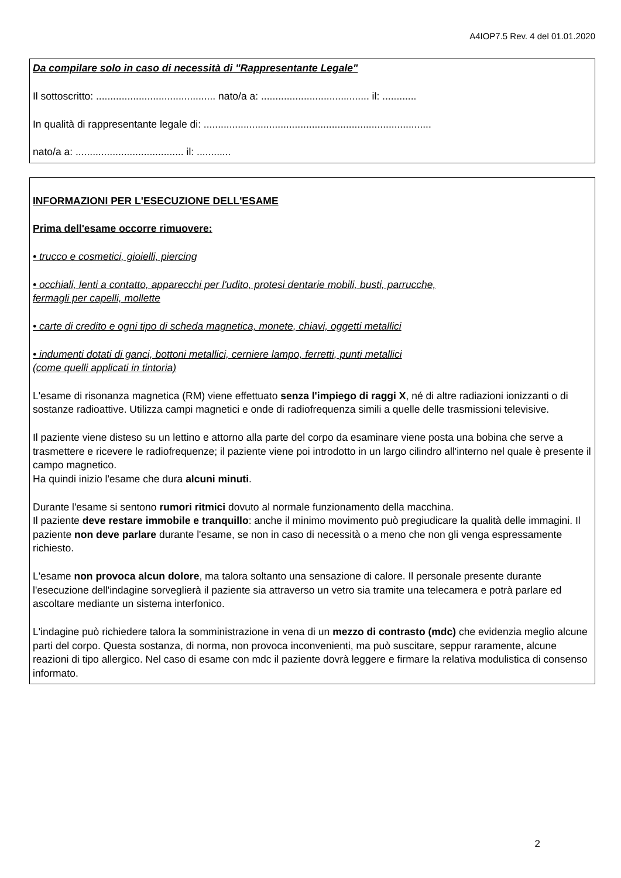A4IOP7.5 Rev. 4 del 01.01.2020
Da compilare solo in caso di necessità di "Rappresentante Legale"
Il sottoscritto: .......................................... nato/a a: ...................................... il: ............
In qualità di rappresentante legale di: ................................................................................
nato/a a: ...................................... il: ............
INFORMAZIONI PER L'ESECUZIONE DELL'ESAME
Prima dell'esame occorre rimuovere:
• trucco e cosmetici, gioielli, piercing
• occhiali, lenti a contatto, apparecchi per l'udito, protesi dentarie mobili, busti, parrucche,
fermagli per capelli, mollette
• carte di credito e ogni tipo di scheda magnetica, monete, chiavi, oggetti metallici
• indumenti dotati di ganci, bottoni metallici, cerniere lampo, ferretti, punti metallici
(come quelli applicati in tintoria)
L'esame di risonanza magnetica (RM) viene effettuato senza l'impiego di raggi X, né di altre radiazioni ionizzanti o di sostanze radioattive. Utilizza campi magnetici e onde di radiofrequenza simili a quelle delle trasmissioni televisive.
Il paziente viene disteso su un lettino e attorno alla parte del corpo da esaminare viene posta una bobina che serve a trasmettere e ricevere le radiofrequenze; il paziente viene poi introdotto in un largo cilindro all'interno nel quale è presente il campo magnetico.
Ha quindi inizio l'esame che dura alcuni minuti.
Durante l'esame si sentono rumori ritmici dovuto al normale funzionamento della macchina.
Il paziente deve restare immobile e tranquillo: anche il minimo movimento può pregiudicare la qualità delle immagini. Il paziente non deve parlare durante l'esame, se non in caso di necessità o a meno che non gli venga espressamente richiesto.
L'esame non provoca alcun dolore, ma talora soltanto una sensazione di calore. Il personale presente durante l'esecuzione dell'indagine sorveglierà il paziente sia attraverso un vetro sia tramite una telecamera e potrà parlare ed ascoltare mediante un sistema interfonico.
L'indagine può richiedere talora la somministrazione in vena di un mezzo di contrasto (mdc) che evidenzia meglio alcune parti del corpo. Questa sostanza, di norma, non provoca inconvenienti, ma può suscitare, seppur raramente, alcune reazioni di tipo allergico. Nel caso di esame con mdc il paziente dovrà leggere e firmare la relativa modulistica di consenso informato.
2